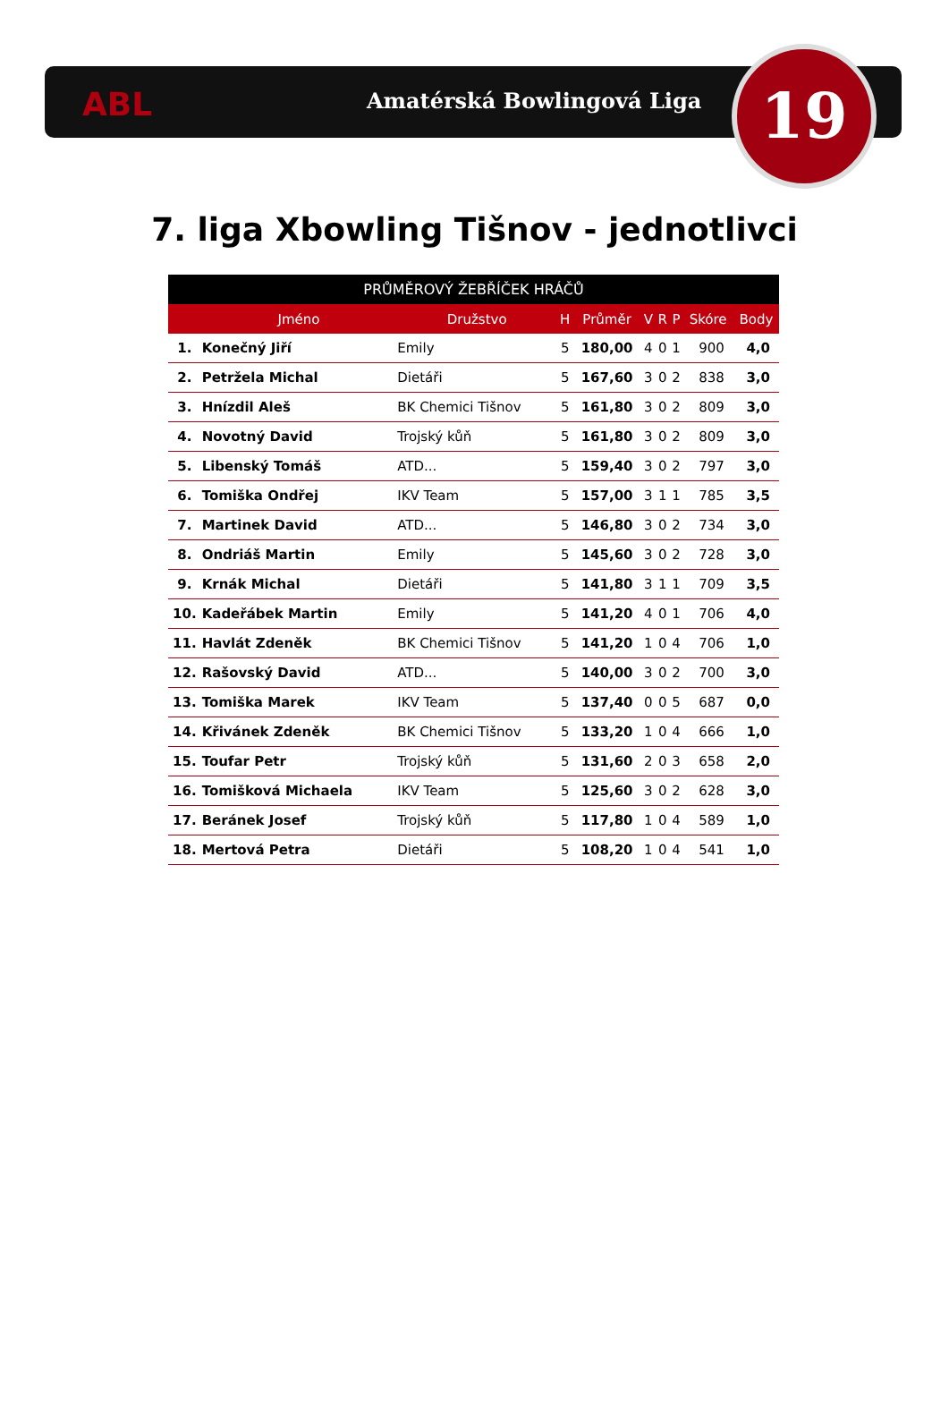ABL Amatérská Bowlingová Liga 19
7. liga Xbowling Tišnov - jednotlivci
| PRŮMĚROVÝ ŽEBŘÍČEK HRÁČŮ | | | | | | | | | |
| --- | --- | --- | --- | --- | --- | --- | --- | --- | --- |
| | Jméno | Družstvo | H | Průměr | V | R | P | Skóre | Body |
| 1. | Konečný Jiří | Emily | 5 | 180,00 | 4 | 0 | 1 | 900 | 4,0 |
| 2. | Petržela Michal | Dietáři | 5 | 167,60 | 3 | 0 | 2 | 838 | 3,0 |
| 3. | Hnízdil Aleš | BK Chemici Tišnov | 5 | 161,80 | 3 | 0 | 2 | 809 | 3,0 |
| 4. | Novotný David | Trojský kůň | 5 | 161,80 | 3 | 0 | 2 | 809 | 3,0 |
| 5. | Libenský Tomáš | ATD... | 5 | 159,40 | 3 | 0 | 2 | 797 | 3,0 |
| 6. | Tomiška Ondřej | IKV Team | 5 | 157,00 | 3 | 1 | 1 | 785 | 3,5 |
| 7. | Martinek David | ATD... | 5 | 146,80 | 3 | 0 | 2 | 734 | 3,0 |
| 8. | Ondriáš Martin | Emily | 5 | 145,60 | 3 | 0 | 2 | 728 | 3,0 |
| 9. | Krnák Michal | Dietáři | 5 | 141,80 | 3 | 1 | 1 | 709 | 3,5 |
| 10. | Kadeřábek Martin | Emily | 5 | 141,20 | 4 | 0 | 1 | 706 | 4,0 |
| 11. | Havlát Zdeněk | BK Chemici Tišnov | 5 | 141,20 | 1 | 0 | 4 | 706 | 1,0 |
| 12. | Rašovský David | ATD... | 5 | 140,00 | 3 | 0 | 2 | 700 | 3,0 |
| 13. | Tomiška Marek | IKV Team | 5 | 137,40 | 0 | 0 | 5 | 687 | 0,0 |
| 14. | Křivánek Zdeněk | BK Chemici Tišnov | 5 | 133,20 | 1 | 0 | 4 | 666 | 1,0 |
| 15. | Toufar Petr | Trojský kůň | 5 | 131,60 | 2 | 0 | 3 | 658 | 2,0 |
| 16. | Tomišková Michaela | IKV Team | 5 | 125,60 | 3 | 0 | 2 | 628 | 3,0 |
| 17. | Beránek Josef | Trojský kůň | 5 | 117,80 | 1 | 0 | 4 | 589 | 1,0 |
| 18. | Mertová Petra | Dietáři | 5 | 108,20 | 1 | 0 | 4 | 541 | 1,0 |